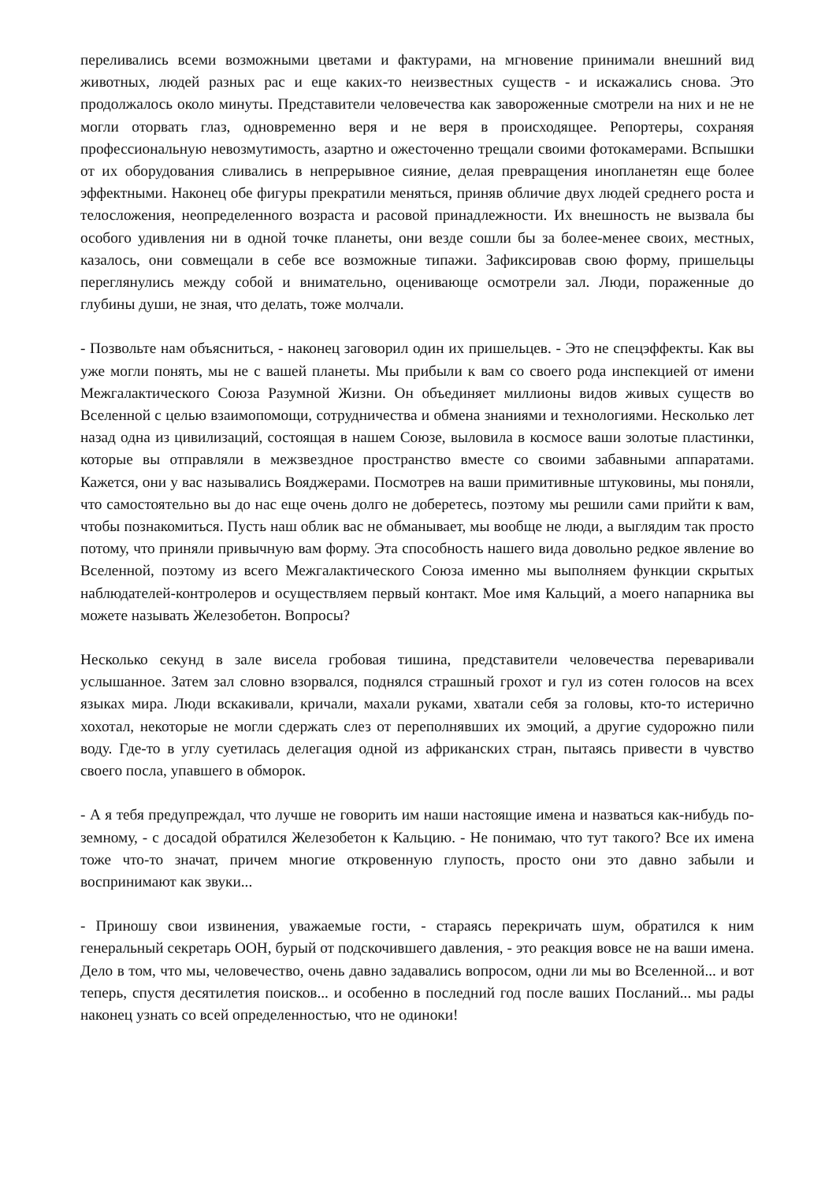переливались всеми возможными цветами и фактурами, на мгновение принимали внешний вид животных, людей разных рас и еще каких-то неизвестных существ - и искажались снова. Это продолжалось около минуты. Представители человечества как завороженные смотрели на них и не не могли оторвать глаз, одновременно веря и не веря в происходящее. Репортеры, сохраняя профессиональную невозмутимость, азартно и ожесточенно трещали своими фотокамерами. Вспышки от их оборудования сливались в непрерывное сияние, делая превращения инопланетян еще более эффектными. Наконец обе фигуры прекратили меняться, приняв обличие двух людей среднего роста и телосложения, неопределенного возраста и расовой принадлежности. Их внешность не вызвала бы особого удивления ни в одной точке планеты, они везде сошли бы за более-менее своих, местных, казалось, они совмещали в себе все возможные типажи. Зафиксировав свою форму, пришельцы переглянулись между собой и внимательно, оценивающе осмотрели зал. Люди, пораженные до глубины души, не зная, что делать, тоже молчали.
- Позвольте нам объясниться, - наконец заговорил один их пришельцев. - Это не спецэффекты. Как вы уже могли понять, мы не с вашей планеты. Мы прибыли к вам со своего рода инспекцией от имени Межгалактического Союза Разумной Жизни. Он объединяет миллионы видов живых существ во Вселенной с целью взаимопомощи, сотрудничества и обмена знаниями и технологиями. Несколько лет назад одна из цивилизаций, состоящая в нашем Союзе, выловила в космосе ваши золотые пластинки, которые вы отправляли в межзвездное пространство вместе со своими забавными аппаратами. Кажется, они у вас назывались Вояджерами. Посмотрев на ваши примитивные штуковины, мы поняли, что самостоятельно вы до нас еще очень долго не доберетесь, поэтому мы решили сами прийти к вам, чтобы познакомиться. Пусть наш облик вас не обманывает, мы вообще не люди, а выглядим так просто потому, что приняли привычную вам форму. Эта способность нашего вида довольно редкое явление во Вселенной, поэтому из всего Межгалактического Союза именно мы выполняем функции скрытых наблюдателей-контролеров и осуществляем первый контакт. Мое имя Кальций, а моего напарника вы можете называть Железобетон. Вопросы?
Несколько секунд в зале висела гробовая тишина, представители человечества переваривали услышанное. Затем зал словно взорвался, поднялся страшный грохот и гул из сотен голосов на всех языках мира. Люди вскакивали, кричали, махали руками, хватали себя за головы, кто-то истерично хохотал, некоторые не могли сдержать слез от переполнявших их эмоций, а другие судорожно пили воду. Где-то в углу суетилась делегация одной из африканских стран, пытаясь привести в чувство своего посла, упавшего в обморок.
- А я тебя предупреждал, что лучше не говорить им наши настоящие имена и назваться как-нибудь по-земному, - с досадой обратился Железобетон к Кальцию. - Не понимаю, что тут такого? Все их имена тоже что-то значат, причем многие откровенную глупость, просто они это давно забыли и воспринимают как звуки...
- Приношу свои извинения, уважаемые гости, - стараясь перекричать шум, обратился к ним генеральный секретарь ООН, бурый от подскочившего давления, - это реакция вовсе не на ваши имена. Дело в том, что мы, человечество, очень давно задавались вопросом, одни ли мы во Вселенной... и вот теперь, спустя десятилетия поисков... и особенно в последний год после ваших Посланий... мы рады наконец узнать со всей определенностью, что не одиноки!